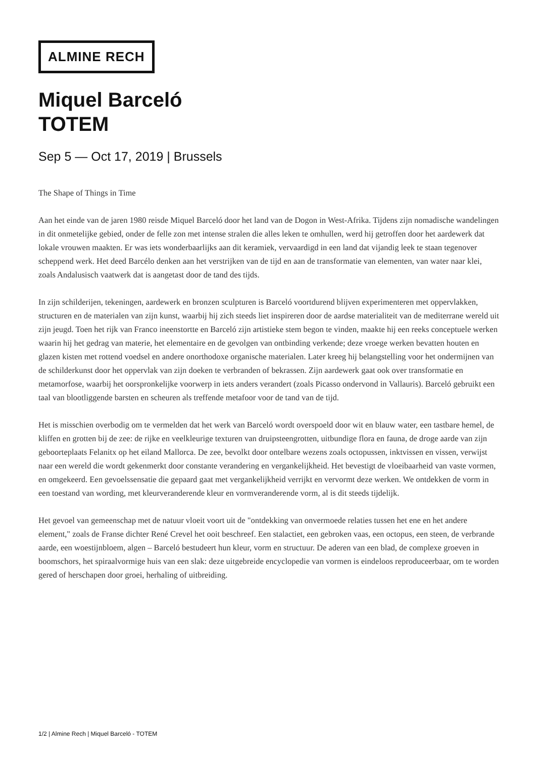ALMINE RECH
Miquel Barceló
TOTEM
Sep 5 — Oct 17, 2019 | Brussels
The Shape of Things in Time
Aan het einde van de jaren 1980 reisde Miquel Barceló door het land van de Dogon in West-Afrika. Tijdens zijn nomadische wandelingen in dit onmetelijke gebied, onder de felle zon met intense stralen die alles leken te omhullen, werd hij getroffen door het aardewerk dat lokale vrouwen maakten. Er was iets wonderbaarlijks aan dit keramiek, vervaardigd in een land dat vijandig leek te staan tegenover scheppend werk. Het deed Barcélo denken aan het verstrijken van de tijd en aan de transformatie van elementen, van water naar klei, zoals Andalusisch vaatwerk dat is aangetast door de tand des tijds.
In zijn schilderijen, tekeningen, aardewerk en bronzen sculpturen is Barceló voortdurend blijven experimenteren met oppervlakken, structuren en de materialen van zijn kunst, waarbij hij zich steeds liet inspireren door de aardse materialiteit van de mediterrane wereld uit zijn jeugd. Toen het rijk van Franco ineenstortte en Barceló zijn artistieke stem begon te vinden, maakte hij een reeks conceptuele werken waarin hij het gedrag van materie, het elementaire en de gevolgen van ontbinding verkende; deze vroege werken bevatten houten en glazen kisten met rottend voedsel en andere onorthodoxe organische materialen. Later kreeg hij belangstelling voor het ondermijnen van de schilderkunst door het oppervlak van zijn doeken te verbranden of bekrassen. Zijn aardewerk gaat ook over transformatie en metamorfose, waarbij het oorspronkelijke voorwerp in iets anders verandert (zoals Picasso ondervond in Vallauris). Barceló gebruikt een taal van blootliggende barsten en scheuren als treffende metafoor voor de tand van de tijd.
Het is misschien overbodig om te vermelden dat het werk van Barceló wordt overspoeld door wit en blauw water, een tastbare hemel, de kliffen en grotten bij de zee: de rijke en veelkleurige texturen van druipsteengrotten, uitbundige flora en fauna, de droge aarde van zijn geboorteplaats Felanitx op het eiland Mallorca. De zee, bevolkt door ontelbare wezens zoals octopussen, inktvissen en vissen, verwijst naar een wereld die wordt gekenmerkt door constante verandering en vergankelijkheid. Het bevestigt de vloeibaarheid van vaste vormen, en omgekeerd. Een gevoelssensatie die gepaard gaat met vergankelijkheid verrijkt en vervormt deze werken. We ontdekken de vorm in een toestand van wording, met kleurveranderende kleur en vormveranderende vorm, al is dit steeds tijdelijk.
Het gevoel van gemeenschap met de natuur vloeit voort uit de "ontdekking van onvermoede relaties tussen het ene en het andere element," zoals de Franse dichter René Crevel het ooit beschreef. Een stalactiet, een gebroken vaas, een octopus, een steen, de verbrande aarde, een woestijnbloem, algen – Barceló bestudeert hun kleur, vorm en structuur. De aderen van een blad, de complexe groeven in boomschors, het spiraalvormige huis van een slak: deze uitgebreide encyclopedie van vormen is eindeloos reproduceerbaar, om te worden gered of herschapen door groei, herhaling of uitbreiding.
1/2 | Almine Rech | Miquel Barceló - TOTEM